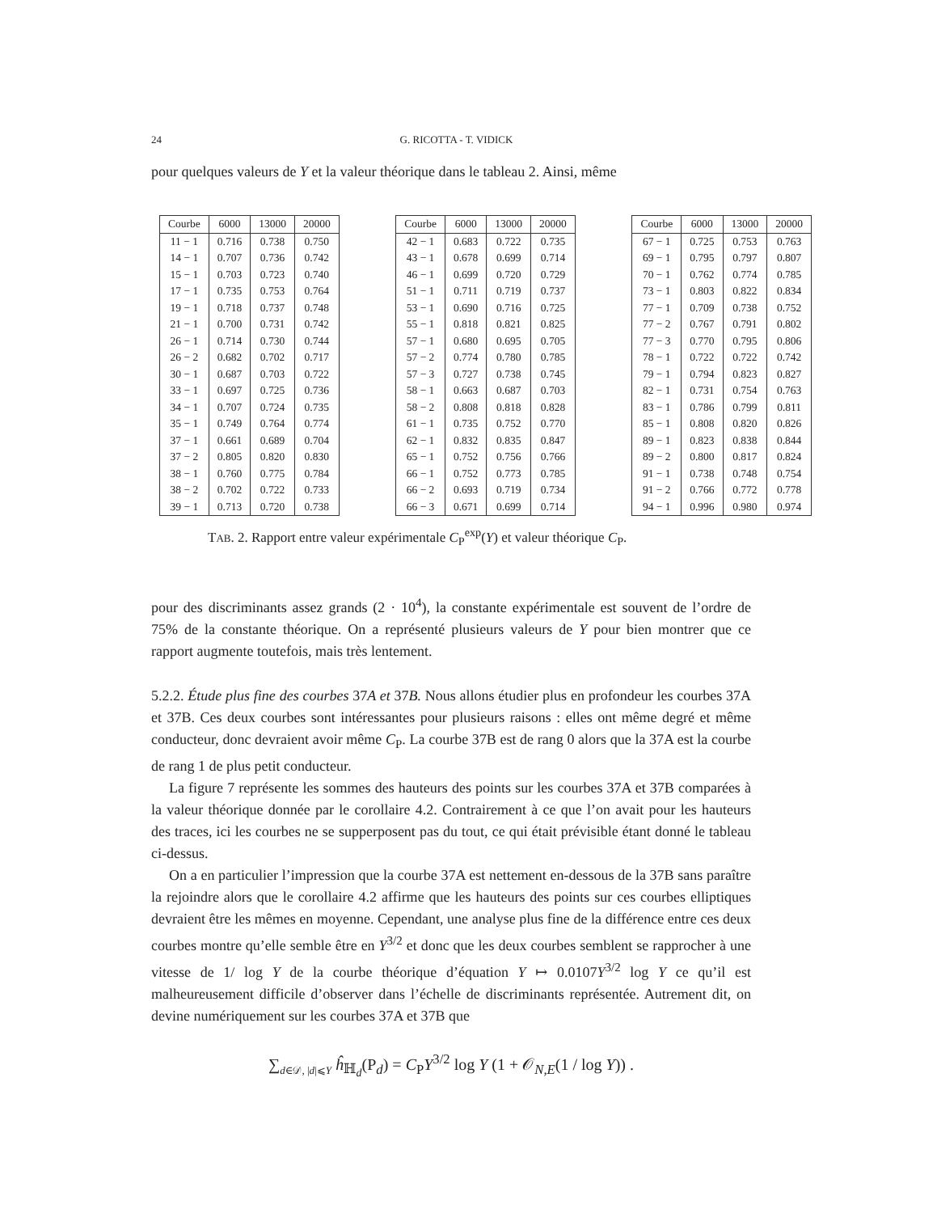24 G. RICOTTA - T. VIDICK
pour quelques valeurs de Y et la valeur théorique dans le tableau 2. Ainsi, même
| Courbe | 6000 | 13000 | 20000 |
| --- | --- | --- | --- |
| 11 − 1 | 0.716 | 0.738 | 0.750 |
| 14 − 1 | 0.707 | 0.736 | 0.742 |
| 15 − 1 | 0.703 | 0.723 | 0.740 |
| 17 − 1 | 0.735 | 0.753 | 0.764 |
| 19 − 1 | 0.718 | 0.737 | 0.748 |
| 21 − 1 | 0.700 | 0.731 | 0.742 |
| 26 − 1 | 0.714 | 0.730 | 0.744 |
| 26 − 2 | 0.682 | 0.702 | 0.717 |
| 30 − 1 | 0.687 | 0.703 | 0.722 |
| 33 − 1 | 0.697 | 0.725 | 0.736 |
| 34 − 1 | 0.707 | 0.724 | 0.735 |
| 35 − 1 | 0.749 | 0.764 | 0.774 |
| 37 − 1 | 0.661 | 0.689 | 0.704 |
| 37 − 2 | 0.805 | 0.820 | 0.830 |
| 38 − 1 | 0.760 | 0.775 | 0.784 |
| 38 − 2 | 0.702 | 0.722 | 0.733 |
| 39 − 1 | 0.713 | 0.720 | 0.738 |
| Courbe | 6000 | 13000 | 20000 |
| --- | --- | --- | --- |
| 42 − 1 | 0.683 | 0.722 | 0.735 |
| 43 − 1 | 0.678 | 0.699 | 0.714 |
| 46 − 1 | 0.699 | 0.720 | 0.729 |
| 51 − 1 | 0.711 | 0.719 | 0.737 |
| 53 − 1 | 0.690 | 0.716 | 0.725 |
| 55 − 1 | 0.818 | 0.821 | 0.825 |
| 57 − 1 | 0.680 | 0.695 | 0.705 |
| 57 − 2 | 0.774 | 0.780 | 0.785 |
| 57 − 3 | 0.727 | 0.738 | 0.745 |
| 58 − 1 | 0.663 | 0.687 | 0.703 |
| 58 − 2 | 0.808 | 0.818 | 0.828 |
| 61 − 1 | 0.735 | 0.752 | 0.770 |
| 62 − 1 | 0.832 | 0.835 | 0.847 |
| 65 − 1 | 0.752 | 0.756 | 0.766 |
| 66 − 1 | 0.752 | 0.773 | 0.785 |
| 66 − 2 | 0.693 | 0.719 | 0.734 |
| 66 − 3 | 0.671 | 0.699 | 0.714 |
| Courbe | 6000 | 13000 | 20000 |
| --- | --- | --- | --- |
| 67 − 1 | 0.725 | 0.753 | 0.763 |
| 69 − 1 | 0.795 | 0.797 | 0.807 |
| 70 − 1 | 0.762 | 0.774 | 0.785 |
| 73 − 1 | 0.803 | 0.822 | 0.834 |
| 77 − 1 | 0.709 | 0.738 | 0.752 |
| 77 − 2 | 0.767 | 0.791 | 0.802 |
| 77 − 3 | 0.770 | 0.795 | 0.806 |
| 78 − 1 | 0.722 | 0.722 | 0.742 |
| 79 − 1 | 0.794 | 0.823 | 0.827 |
| 82 − 1 | 0.731 | 0.754 | 0.763 |
| 83 − 1 | 0.786 | 0.799 | 0.811 |
| 85 − 1 | 0.808 | 0.820 | 0.826 |
| 89 − 1 | 0.823 | 0.838 | 0.844 |
| 89 − 2 | 0.800 | 0.817 | 0.824 |
| 91 − 1 | 0.738 | 0.748 | 0.754 |
| 91 − 2 | 0.766 | 0.772 | 0.778 |
| 94 − 1 | 0.996 | 0.980 | 0.974 |
TAB. 2. Rapport entre valeur expérimentale C<sub>P</sub><sup>exp</sup>(Y) et valeur théorique C<sub>P</sub>.
pour des discriminants assez grands (2 · 10<sup>4</sup>), la constante expérimentale est souvent de l’ordre de 75% de la constante théorique. On a représenté plusieurs valeurs de Y pour bien montrer que ce rapport augmente toutefois, mais très lentement.
5.2.2. Étude plus fine des courbes 37A et 37B. Nous allons étudier plus en profondeur les courbes 37A et 37B. Ces deux courbes sont intéressantes pour plusieurs raisons : elles ont même degré et même conducteur, donc devraient avoir même C<sub>P</sub>. La courbe 37B est de rang 0 alors que la 37A est la courbe de rang 1 de plus petit conducteur.
La figure 7 représente les sommes des hauteurs des points sur les courbes 37A et 37B comparées à la valeur théorique donnée par le corollaire 4.2. Contrairement à ce que l’on avait pour les hauteurs des traces, ici les courbes ne se supperposent pas du tout, ce qui était prévisible étant donné le tableau ci-dessus.
On a en particulier l’impression que la courbe 37A est nettement en-dessous de la 37B sans paraître la rejoindre alors que le corollaire 4.2 affirme que les hauteurs des points sur ces courbes elliptiques devraient être les mêmes en moyenne. Cependant, une analyse plus fine de la différence entre ces deux courbes montre qu’elle semble être en Y<sup>3/2</sup> et donc que les deux courbes semblent se rapprocher à une vitesse de 1/ log Y de la courbe théorique d’équation Y ↦ 0.0107Y<sup>3/2</sup> log Y ce qu’il est malheureusement difficile d’observer dans l’échelle de discriminants représentée. Autrement dit, on devine numériquement sur les courbes 37A et 37B que
∑<sub>d∈𝒟, |d|⩽Y</sub> ĥ<sub>ℍ<sub>d</sub></sub>(P<sub>d</sub>) = C<sub>P</sub>Y<sup>3/2</sup> log Y (1 + 𝒪<sub>N,E</sub>(1 / log Y)) .